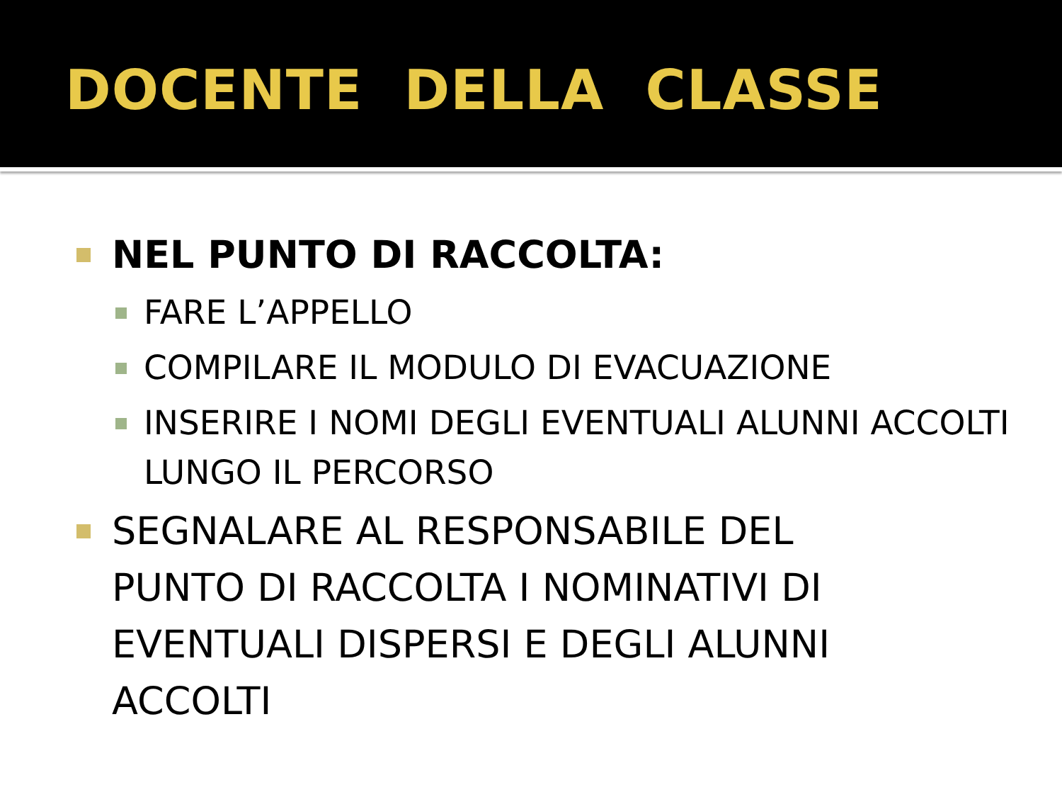DOCENTE DELLA CLASSE
NEL PUNTO DI RACCOLTA:
FARE L’APPELLO
COMPILARE IL MODULO DI EVACUAZIONE
INSERIRE I NOMI DEGLI EVENTUALI ALUNNI ACCOLTI LUNGO IL PERCORSO
SEGNALARE AL RESPONSABILE DEL PUNTO DI RACCOLTA I NOMINATIVI DI EVENTUALI DISPERSI E DEGLI ALUNNI ACCOLTI